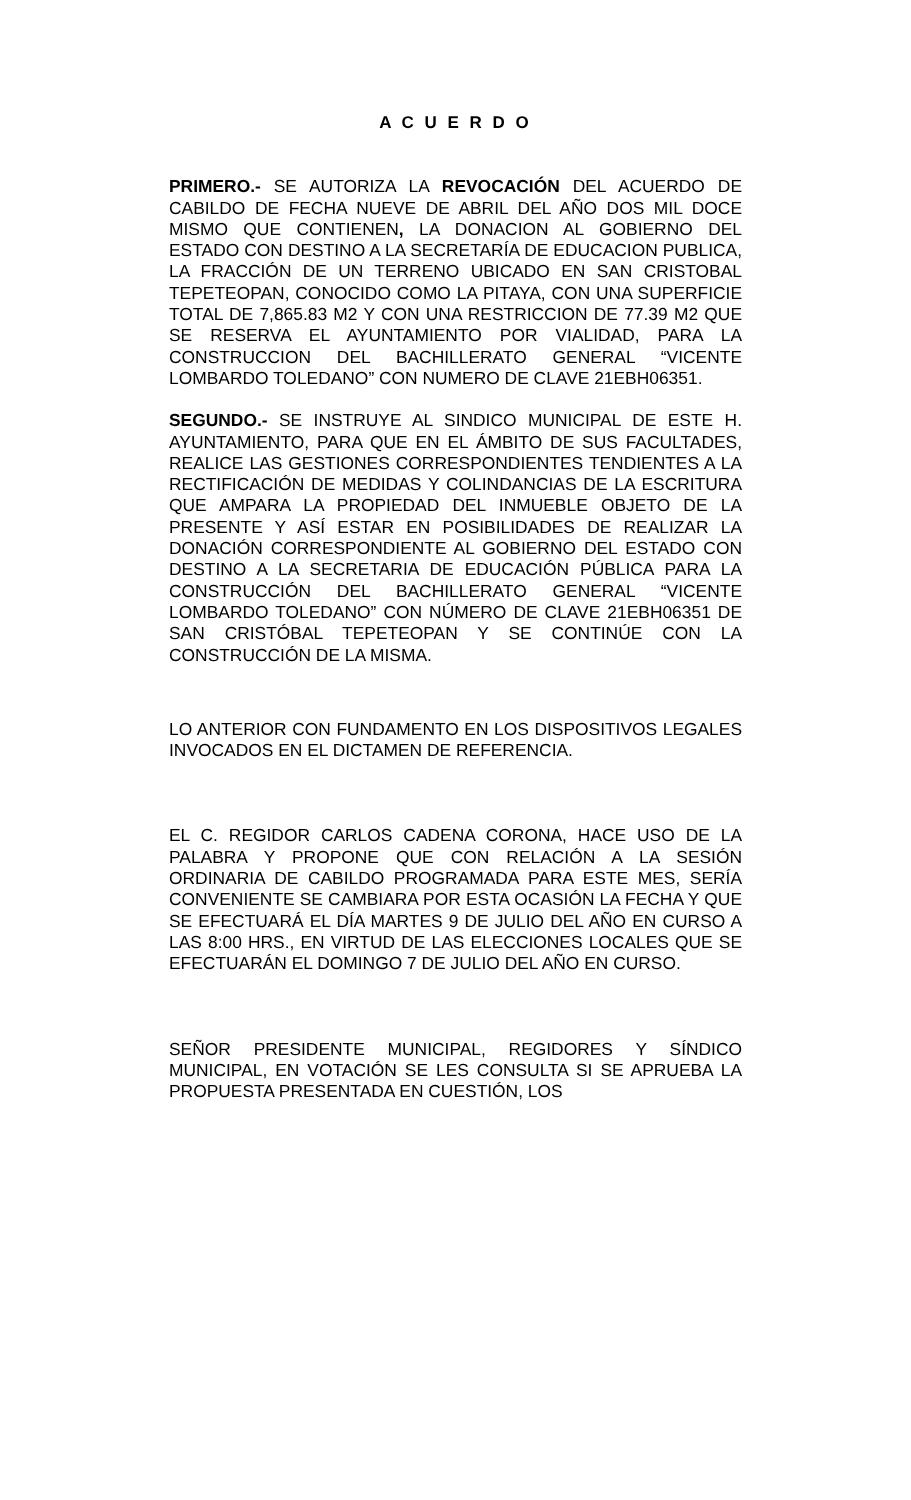A C U E R D O
PRIMERO.- SE AUTORIZA LA REVOCACIÓN DEL ACUERDO DE CABILDO DE FECHA NUEVE DE ABRIL DEL AÑO DOS MIL DOCE MISMO QUE CONTIENEN, LA DONACION AL GOBIERNO DEL ESTADO CON DESTINO A LA SECRETARÍA DE EDUCACION PUBLICA, LA FRACCIÓN DE UN TERRENO UBICADO EN SAN CRISTOBAL TEPETEOPAN, CONOCIDO COMO LA PITAYA, CON UNA SUPERFICIE TOTAL DE 7,865.83 M2 Y CON UNA RESTRICCION DE 77.39 M2 QUE SE RESERVA EL AYUNTAMIENTO POR VIALIDAD, PARA LA CONSTRUCCION DEL BACHILLERATO GENERAL “VICENTE LOMBARDO TOLEDANO” CON NUMERO DE CLAVE 21EBH06351.
SEGUNDO.- SE INSTRUYE AL SINDICO MUNICIPAL DE ESTE H. AYUNTAMIENTO, PARA QUE EN EL ÁMBITO DE SUS FACULTADES, REALICE LAS GESTIONES CORRESPONDIENTES TENDIENTES A LA RECTIFICACIÓN DE MEDIDAS Y COLINDANCIAS DE LA ESCRITURA QUE AMPARA LA PROPIEDAD DEL INMUEBLE OBJETO DE LA PRESENTE Y ASÍ ESTAR EN POSIBILIDADES DE REALIZAR LA DONACIÓN CORRESPONDIENTE AL GOBIERNO DEL ESTADO CON DESTINO A LA SECRETARIA DE EDUCACIÓN PÚBLICA PARA LA CONSTRUCCIÓN DEL BACHILLERATO GENERAL “VICENTE LOMBARDO TOLEDANO” CON NÚMERO DE CLAVE 21EBH06351 DE SAN CRISTÓBAL TEPETEOPAN Y SE CONTINÚE CON LA CONSTRUCCIÓN DE LA MISMA.
LO ANTERIOR CON FUNDAMENTO EN LOS DISPOSITIVOS LEGALES INVOCADOS EN EL DICTAMEN DE REFERENCIA.
EL C. REGIDOR CARLOS CADENA CORONA, HACE USO DE LA PALABRA Y PROPONE QUE CON RELACIÓN A LA SESIÓN ORDINARIA DE CABILDO PROGRAMADA PARA ESTE MES, SERÍA CONVENIENTE SE CAMBIARA POR ESTA OCASIÓN LA FECHA Y QUE SE EFECTUARÁ EL DÍA MARTES 9 DE JULIO DEL AÑO EN CURSO A LAS 8:00 HRS., EN VIRTUD DE LAS ELECCIONES LOCALES QUE SE EFECTUARÁN EL DOMINGO 7 DE JULIO DEL AÑO EN CURSO.
SEÑOR PRESIDENTE MUNICIPAL, REGIDORES Y SÍNDICO MUNICIPAL, EN VOTACIÓN SE LES CONSULTA SI SE APRUEBA LA PROPUESTA PRESENTADA EN CUESTIÓN, LOS